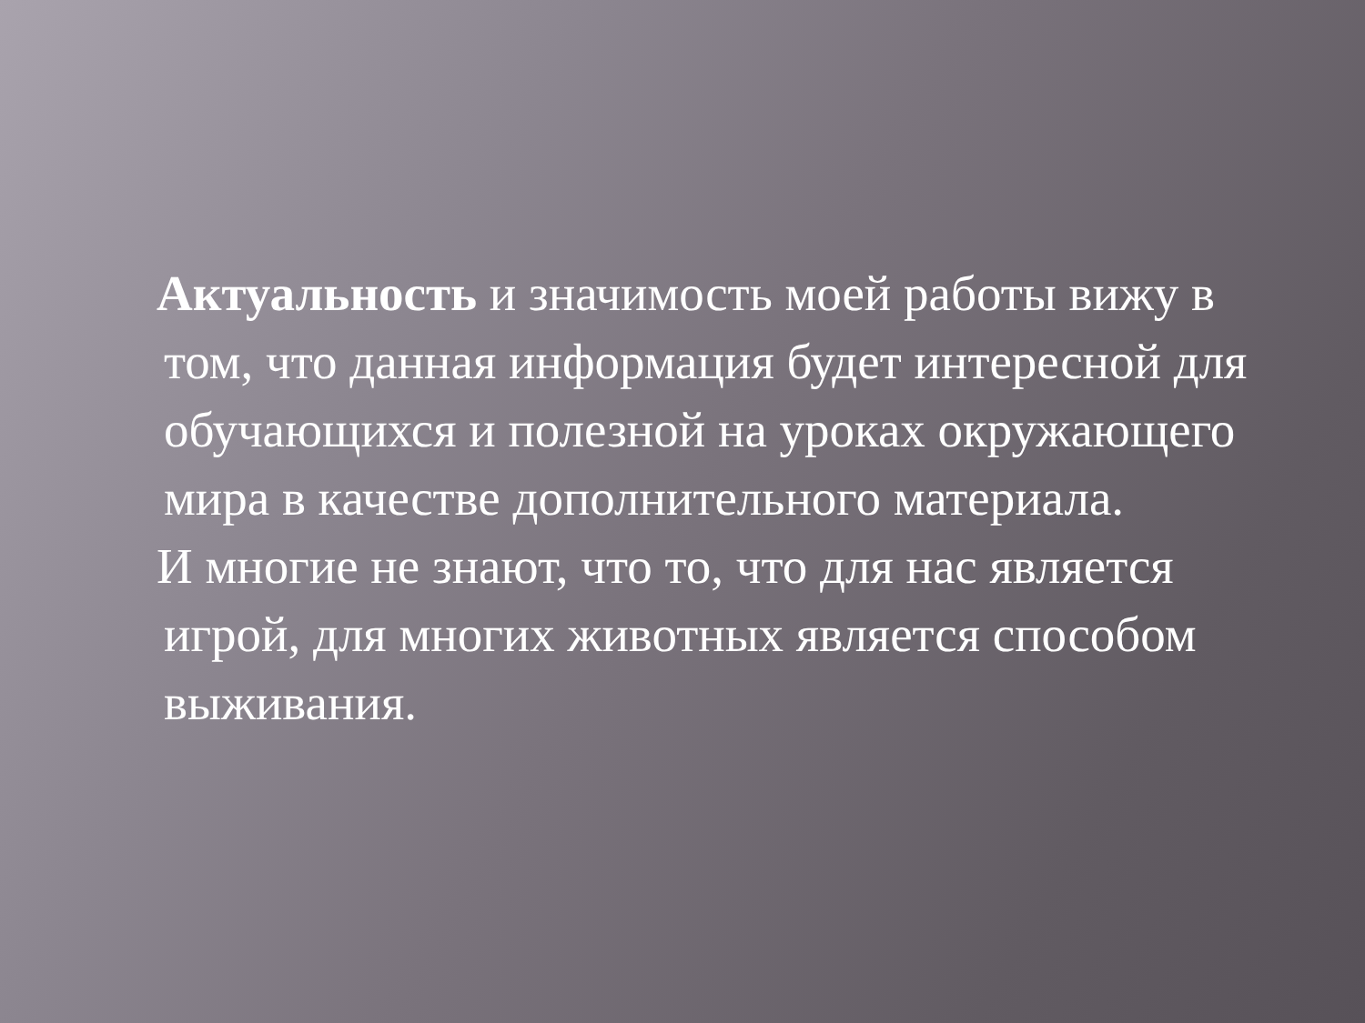Актуальность и значимость моей работы вижу в том, что данная информация будет интересной для обучающихся и полезной на уроках окружающего мира в качестве дополнительного материала.
И многие не знают, что то, что для нас является игрой, для многих животных является способом выживания.